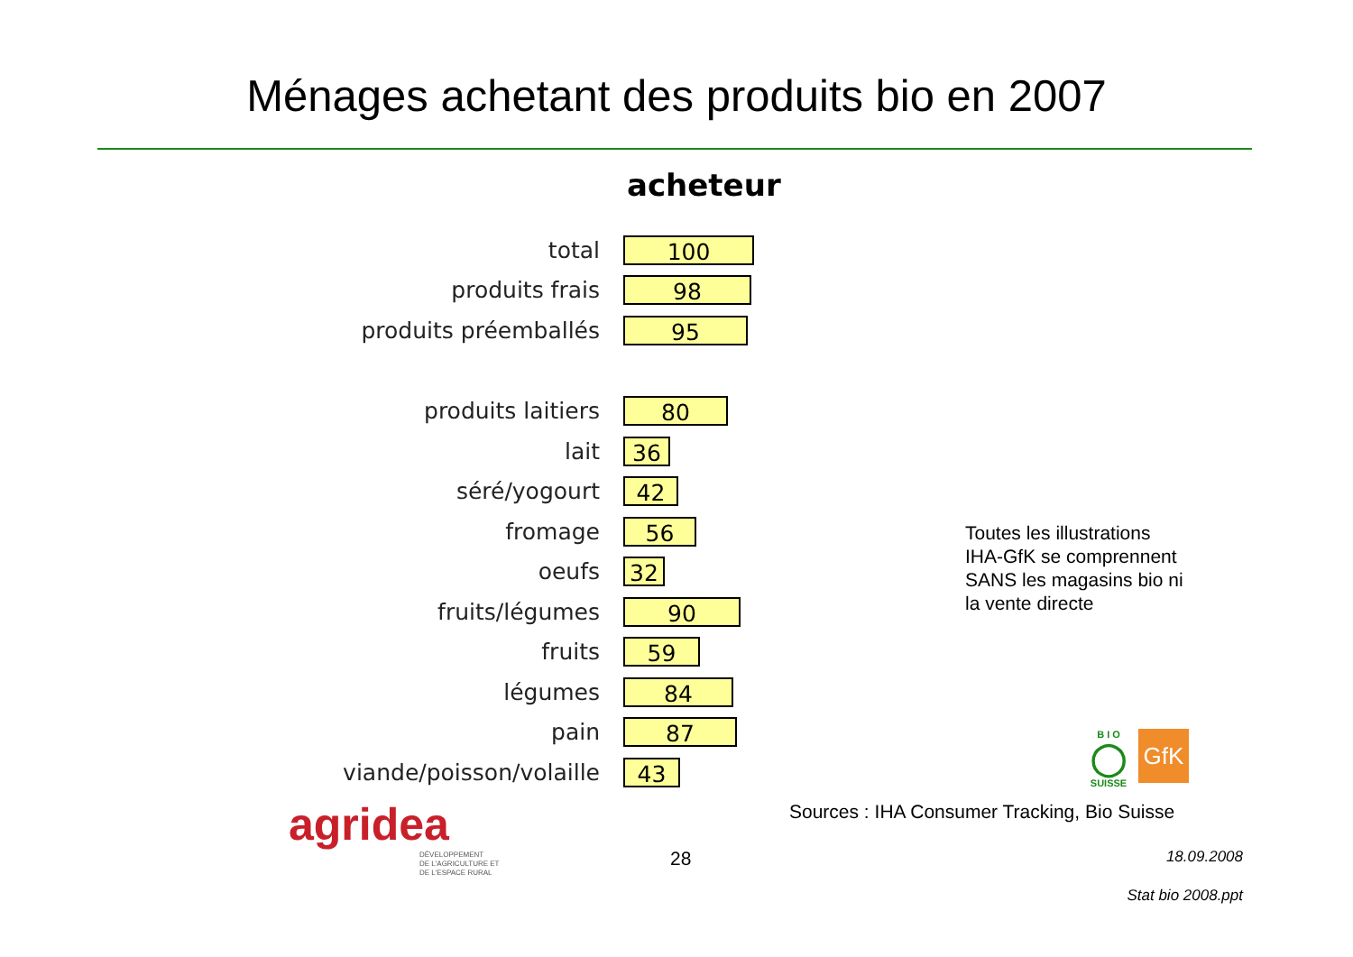Ménages achetant des produits bio en 2007
acheteur
total
100
produits frais
98
produits préemballés
95
produits laitiers
80
lait
36
séré/yogourt
42
fromage
56
oeufs
32
fruits/légumes
90
fruits
59
légumes
84
pain
87
viande/poisson/volaille
43
Toutes les illustrations
IHA-GfK se comprennent
SANS les magasins bio ni
la vente directe
B I O
◯
SUISSE
GfK
agridea
DÉVELOPPEMENT
DE L'AGRICULTURE ET
DE L'ESPACE RURAL
Sources : IHA Consumer Tracking, Bio Suisse
28 18.09.2008
Stat bio 2008.ppt